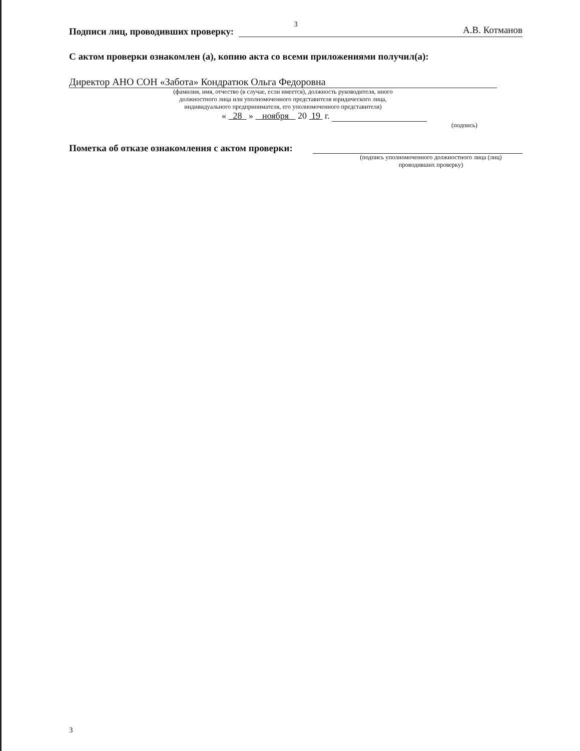3
Подписи лиц, проводивших проверку: А.В. Котманов
С актом проверки ознакомлен (а), копию акта со всеми приложениями получил(а):
Директор АНО СОН «Забота» Кондратюк Ольга Федоровна
(фамилия, имя, отчество (в случае, если имеется), должность руководителя, иного
должностного лица или уполномоченного представителя юридического лица,
индивидуального предпринимателя, его уполномоченного представителя)
« 28 » ноября 20 19 г.
(подпись)
Пометка об отказе ознакомления с актом проверки:
(подпись уполномоченного должностного лица (лиц)
проводивших проверку)
3